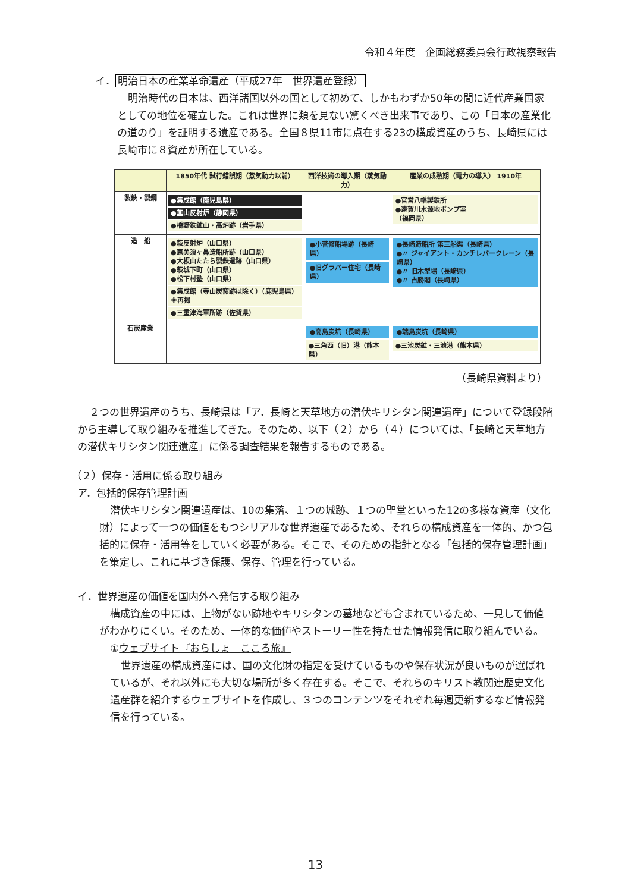令和４年度　企画総務委員会行政視察報告
イ． 明治日本の産業革命遺産（平成27年　世界遺産登録）
明治時代の日本は、西洋諸国以外の国として初めて、しかもわずか50年の間に近代産業国家としての地位を確立した。これは世界に類を見ない驚くべき出来事であり、この「日本の産業化の道のり」を証明する遺産である。全国８県11市に点在する23の構成資産のうち、長崎県には長崎市に８資産が所在している。
| | 1850年代 試行錯誤期（蒸気動力以前） | 西洋技術の導入期（蒸気動力） | 産業の成熟期（電力の導入） 1910年 |
| --- | --- | --- | --- |
| 製鉄・製鋼 | ●集成館（鹿児島県） ●韮山反射炉（静岡県） ●橋野鉄鉱山・高炉跡（岩手県） | | ●官営八幡製鉄所 ●遠賀川水源地ポンプ室 （福岡県） |
| 造 船 | ●萩反射炉（山口県） ●恵美須ヶ鼻造船所跡（山口県） ●大板山たたら製鉄遺跡（山口県） ●萩城下町（山口県） ●松下村塾（山口県） ●集成館（寺山炭窯跡は除く）（鹿児島県）※再掲 ●三重津海軍所跡（佐賀県） | ●小菅修船場跡（長崎県） ●旧グラバー住宅（長崎県） | ●長崎造船所 第三船渠（長崎県） ●〃 ジャイアント・カンチレバークレーン（長崎県） ●〃 旧木型場（長崎県） ●〃 占勝閣（長崎県） |
| 石炭産業 | | ●高島炭坑（長崎県） ●三角西（旧）港（熊本県） | ●端島炭坑（長崎県） ●三池炭鉱・三池港（熊本県） |
（長崎県資料より）
２つの世界遺産のうち、長崎県は「ア．長崎と天草地方の潜伏キリシタン関連遺産」について登録段階から主導して取り組みを推進してきた。そのため、以下（２）から（４）については、「長崎と天草地方の潜伏キリシタン関連遺産」に係る調査結果を報告するものである。
（２）保存・活用に係る取り組み
ア．包括的保存管理計画
潜伏キリシタン関連遺産は、10の集落、１つの城跡、１つの聖堂といった12の多様な資産（文化財）によって一つの価値をもつシリアルな世界遺産であるため、それらの構成資産を一体的、かつ包括的に保存・活用等をしていく必要がある。そこで、そのための指針となる「包括的保存管理計画」を策定し、これに基づき保護、保存、管理を行っている。
イ．世界遺産の価値を国内外へ発信する取り組み
構成資産の中には、上物がない跡地やキリシタンの墓地なども含まれているため、一見して価値がわかりにくい。そのため、一体的な価値やストーリー性を持たせた情報発信に取り組んでいる。
①ウェブサイト『おらしょ　こころ旅』
世界遺産の構成資産には、国の文化財の指定を受けているものや保存状況が良いものが選ばれているが、それ以外にも大切な場所が多く存在する。そこで、それらのキリスト教関連歴史文化遺産群を紹介するウェブサイトを作成し、３つのコンテンツをそれぞれ毎週更新するなど情報発信を行っている。
13